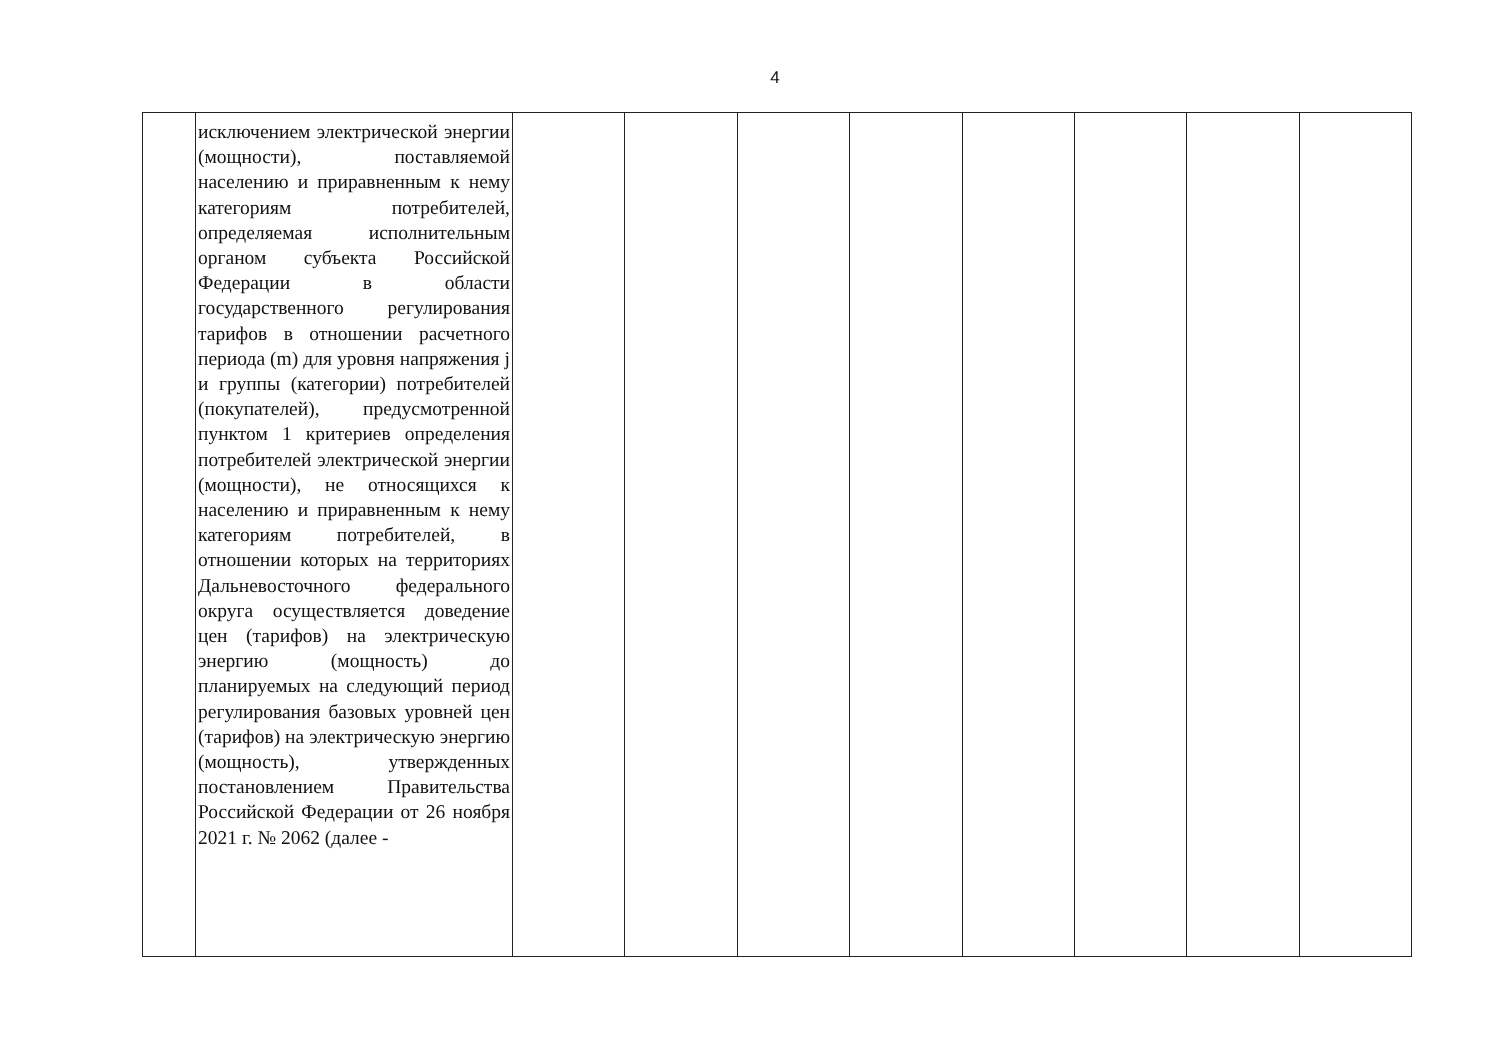4
| | исключением электрической энергии (мощности), поставляемой населению и приравненным к нему категориям потребителей, определяемая исполнительным органом субъекта Российской Федерации в области государственного регулирования тарифов в отношении расчетного периода (m) для уровня напряжения j и группы (категории) потребителей (покупателей), предусмотренной пунктом 1 критериев определения потребителей электрической энергии (мощности), не относящихся к населению и приравненным к нему категориям потребителей, в отношении которых на территориях Дальневосточного федерального округа осуществляется доведение цен (тарифов) на электрическую энергию (мощность) до планируемых на следующий период регулирования базовых уровней цен (тарифов) на электрическую энергию (мощность), утвержденных постановлением Правительства Российской Федерации от 26 ноября 2021 г. № 2062 (далее - | | | | | | | | |